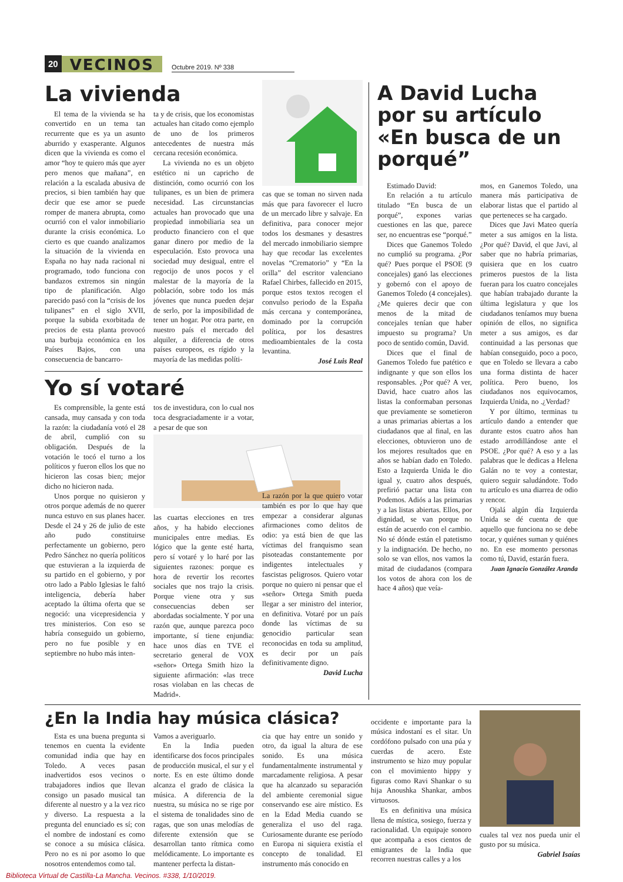20 VECINOS Octubre 2019. Nº 338
La vivienda
El tema de la vivienda se ha convertido en un tema tan recurrente que es ya un asunto aburrido y exasperante. Algunos dicen que la vivienda es como el amor “hoy te quiero más que ayer pero menos que mañana”, en relación a la escalada abusiva de precios, si bien también hay que decir que ese amor se puede romper de manera abrupta, como ocurrió con el valor inmobiliario durante la crisis económica. Lo cierto es que cuando analizamos la situación de la vivienda en España no hay nada racional ni programado, todo funciona con bandazos extremos sin ningún tipo de planificación. Algo parecido pasó con la “crisis de los tulipanes” en el siglo XVII, porque la subida exorbitada de precios de esta planta provocó una burbuja económica en los Países Bajos, con una consecuencia de bancarro-
ta y de crisis, que los economistas actuales han citado como ejemplo de uno de los primeros antecedentes de nuestra más cercana recesión económica.
La vivienda no es un objeto estético ni un capricho de distinción, como ocurrió con los tulipanes, es un bien de primera necesidad. Las circunstancias actuales han provocado que una propiedad inmobiliaria sea un producto financiero con el que ganar dinero por medio de la especulación. Esto provoca una sociedad muy desigual, entre el regocijo de unos pocos y el malestar de la mayoría de la población, sobre todo los más jóvenes que nunca pueden dejar de serlo, por la imposibilidad de tener un hogar. Por otra parte, en nuestro país el mercado del alquiler, a diferencia de otros países europeos, es rígido y la mayoría de las medidas políti-
cas que se toman no sirven nada más que para favorecer el lucro de un mercado libre y salvaje. En definitiva, para conocer mejor todos los desmanes y desastres del mercado inmobiliario siempre hay que recodar las excelentes novelas “Crematorio” y “En la orilla” del escritor valenciano Rafael Chirbes, fallecido en 2015, porque estos textos recogen el convulso periodo de la España más cercana y contemporánea, dominado por la corrupción política, por los desastres medioambientales de la costa levantina.
José Luis Real
Yo sí votaré
Es comprensible, la gente está cansada, muy cansada y con toda la razón: la ciudadanía votó el 28 de abril, cumplió con su obligación. Después de la votación le tocó el turno a los políticos y fueron ellos los que no hicieron las cosas bien; mejor dicho no hicieron nada.
Unos porque no quisieron y otros porque además de no querer nunca estuvo en sus planes hacer. Desde el 24 y 26 de julio de este año pudo constituirse perfectamente un gobierno, pero Pedro Sánchez no quería políticos que estuvieran a la izquierda de su partido en el gobierno, y por otro lado a Pablo Iglesias le faltó inteligencia, debería haber aceptado la última oferta que se negoció: una vicepresidencia y tres ministerios. Con eso se habría conseguido un gobierno, pero no fue posible y en septiembre no hubo más inten-
tos de investidura, con lo cual nos toca desgraciadamente ir a votar, a pesar de que son
las cuartas elecciones en tres años, y ha habido elecciones municipales entre medias. Es lógico que la gente esté harta, pero sí votaré y lo haré por las siguientes razones: porque es hora de revertir los recortes sociales que nos trajo la crisis. Porque viene otra y sus consecuencias deben ser abordadas socialmente. Y por una razón que, aunque parezca poco importante, sí tiene enjundia: hace unos días en TVE el secretario general de VOX «señor» Ortega Smith hizo la siguiente afirmación: «las trece rosas violaban en las checas de Madrid».
La razón por la que quiero votar también es por lo que hay que empezar a considerar algunas afirmaciones como delitos de odio: ya está bien de que las víctimas del franquismo sean pisoteadas constantemente por indigentes intelectuales y fascistas peligrosos. Quiero votar porque no quiero ni pensar que el «señor» Ortega Smith pueda llegar a ser ministro del interior, en definitiva. Votaré por un país donde las víctimas de su genocidio particular sean reconocidas en toda su amplitud, es decir por un país definitivamente digno.
David Lucha
A David Lucha por su artículo «En busca de un porqué”
Estimado David:
En relación a tu artículo titulado “En busca de un porqué”, expones varias cuestiones en las que, parece ser, no encuentras ese “porqué.”
Dices que Ganemos Toledo no cumplió su programa. ¿Por qué? Pues porque el PSOE (9 concejales) ganó las elecciones y gobernó con el apoyo de Ganemos Toledo (4 concejales). ¿Me quieres decir que con menos de la mitad de concejales tenían que haber impuesto su programa? Un poco de sentido común, David.
Dices que el final de Ganemos Toledo fue patético e indignante y que son ellos los responsables. ¿Por qué? A ver, David, hace cuatro años las listas la conformaban personas que previamente se sometieron a unas primarias abiertas a los ciudadanos que al final, en las elecciones, obtuvieron uno de los mejores resultados que en años se habían dado en Toledo. Esto a Izquierda Unida le dio igual y, cuatro años después, prefirió pactar una lista con Podemos. Adiós a las primarias y a las listas abiertas. Ellos, por dignidad, se van porque no están de acuerdo con el cambio. No sé dónde están el patetismo y la indignación. De hecho, no solo se van ellos, nos vamos la mitad de ciudadanos (compara los votos de ahora con los de hace 4 años) que veía-
mos, en Ganemos Toledo, una manera más participativa de elaborar listas que el partido al que perteneces se ha cargado.
Dices que Javi Mateo quería meter a sus amigos en la lista. ¿Por qué? David, el que Javi, al saber que no habría primarias, quisiera que en los cuatro primeros puestos de la lista fueran para los cuatro concejales que habían trabajado durante la última legislatura y que los ciudadanos teníamos muy buena opinión de ellos, no significa meter a sus amigos, es dar continuidad a las personas que habían conseguido, poco a poco, que en Toledo se llevara a cabo una forma distinta de hacer política. Pero bueno, los ciudadanos nos equivocamos, Izquierda Unida, no .¿Verdad?
Y por último, terminas tu artículo dando a entender que durante estos cuatro años han estado arrodillándose ante el PSOE. ¿Por qué? A eso y a las palabras que le dedicas a Helena Galán no te voy a contestar, quiero seguir saludándote. Todo tu artículo es una diarrea de odio y rencor.
Ojalá algún día Izquierda Unida se dé cuenta de que aquello que funciona no se debe tocar, y quiénes suman y quiénes no. En ese momento personas como tú, David, estarán fuera.
Juan Ignacio González Aranda
¿En la India hay música clásica?
Esta es una buena pregunta si tenemos en cuenta la evidente comunidad india que hay en Toledo. A veces pasan inadvertidos esos vecinos o trabajadores indios que llevan consigo un pasado musical tan diferente al nuestro y a la vez rico y diverso. La respuesta a la pregunta del enunciado es sí; con el nombre de indostaní es como se conoce a su música clásica. Pero no es ni por asomo lo que nosotros entendemos como tal.
Vamos a averiguarlo.
En la India pueden identificarse dos focos principales de producción musical, el sur y el norte. Es en este último donde alcanza el grado de clásica la música. A diferencia de la nuestra, su música no se rige por el sistema de tonalidades sino de ragas, que son unas melodías de diferente extensión que se desarrollan tanto rítmica como melódicamente. Lo importante es mantener perfecta la distan-
cia que hay entre un sonido y otro, da igual la altura de ese sonido. Es una música fundamentalmente instrumental y marcadamente religiosa. A pesar que ha alcanzado su separación del ambiente ceremonial sigue conservando ese aire místico. Es en la Edad Media cuando se generaliza el uso del raga. Curiosamente durante ese período en Europa ni siquiera existía el concepto de tonalidad. El instrumento más conocido en
occidente e importante para la música indostaní es el sitar. Un cordófono pulsado con una púa y cuerdas de acero. Este instrumento se hizo muy popular con el movimiento hippy y figuras como Ravi Shankar o su hija Anoushka Shankar, ambos virtuosos.
Es en definitiva una música llena de mística, sosiego, fuerza y racionalidad. Un equipaje sonoro que acompaña a esos cientos de emigrantes de la India que recorren nuestras calles y a los
cuales tal vez nos pueda unir el gusto por su música.
Gabriel Isaías
Biblioteca Virtual de Castilla-La Mancha. Vecinos. #338, 1/10/2019.